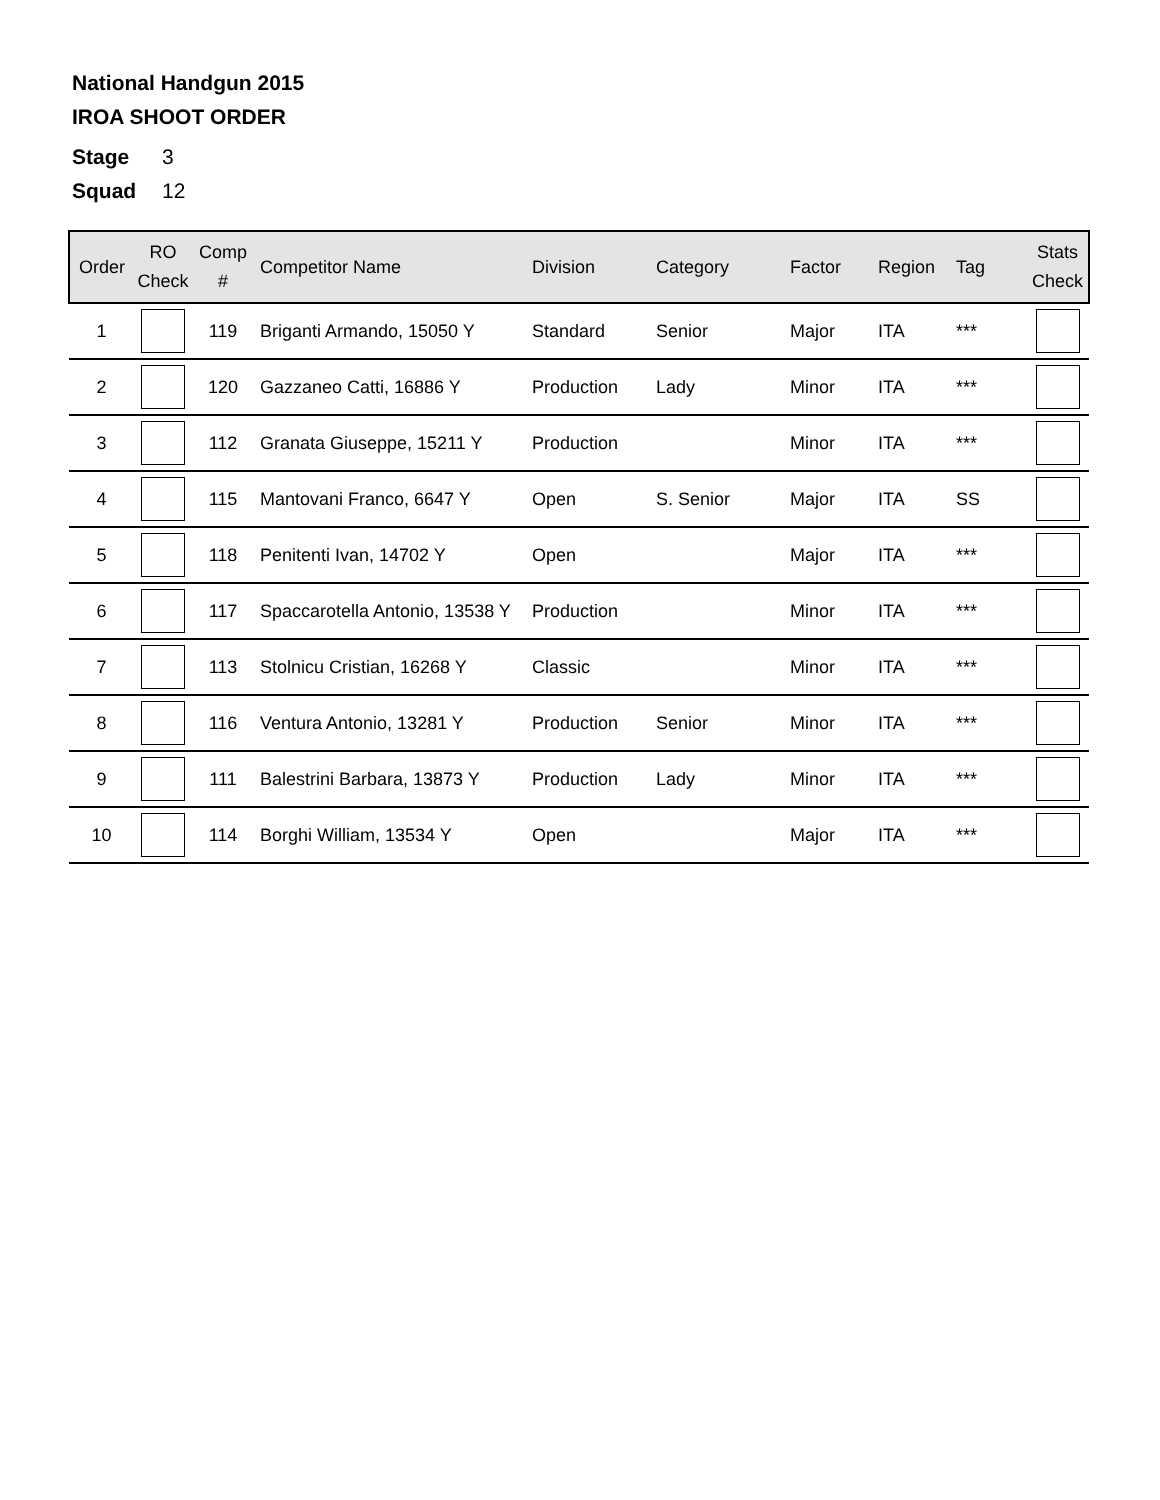National Handgun 2015
IROA SHOOT ORDER
Stage 3
Squad 12
| Order | RO Check | Comp # | Competitor Name | Division | Category | Factor | Region | Tag | Stats Check |
| --- | --- | --- | --- | --- | --- | --- | --- | --- | --- |
| 1 | | 119 | Briganti Armando, 15050 Y | Standard | Senior | Major | ITA | *** | |
| 2 | | 120 | Gazzaneo Catti, 16886 Y | Production | Lady | Minor | ITA | *** | |
| 3 | | 112 | Granata Giuseppe, 15211 Y | Production | | Minor | ITA | *** | |
| 4 | | 115 | Mantovani Franco, 6647 Y | Open | S. Senior | Major | ITA | SS | |
| 5 | | 118 | Penitenti Ivan, 14702 Y | Open | | Major | ITA | *** | |
| 6 | | 117 | Spaccarotella Antonio, 13538 Y | Production | | Minor | ITA | *** | |
| 7 | | 113 | Stolnicu Cristian, 16268 Y | Classic | | Minor | ITA | *** | |
| 8 | | 116 | Ventura Antonio, 13281 Y | Production | Senior | Minor | ITA | *** | |
| 9 | | 111 | Balestrini Barbara, 13873 Y | Production | Lady | Minor | ITA | *** | |
| 10 | | 114 | Borghi William, 13534 Y | Open | | Major | ITA | *** | |